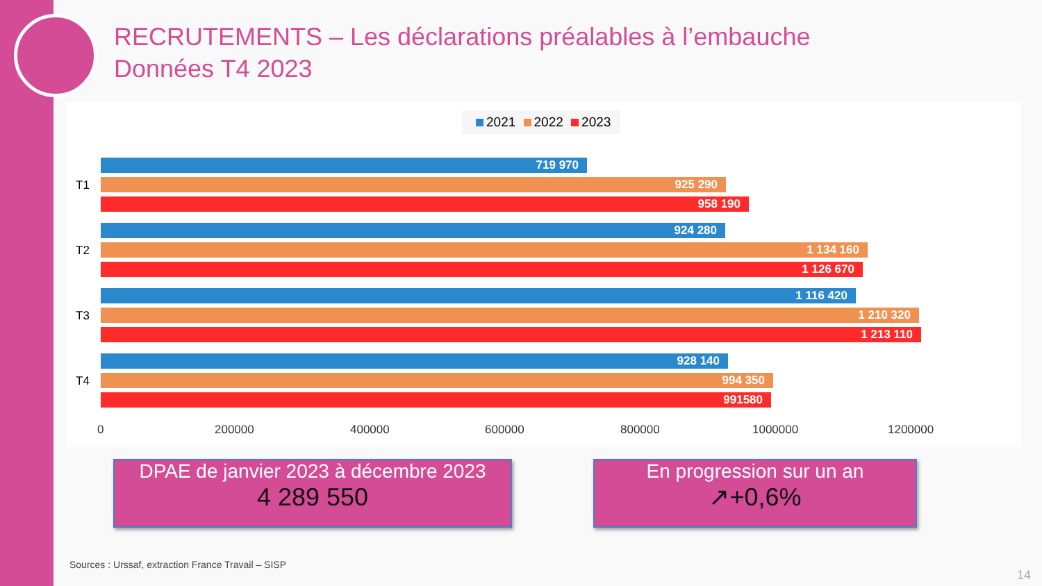RECRUTEMENTS – Les déclarations préalables à l’embauche
Données T4 2023
2021 2022 2023
T1
719 970
925 290
958 190
T2
924 280
1 134 160
1 126 670
T3
1 116 420
1 210 320
1 213 110
T4
928 140
994 350
991580
0 200000 400000 600000 800000 1000000 1200000
DPAE de janvier 2023 à décembre 2023
4 289 550
En progression sur un an
↗+0,6%
Sources : Urssaf, extraction France Travail – SISP
14